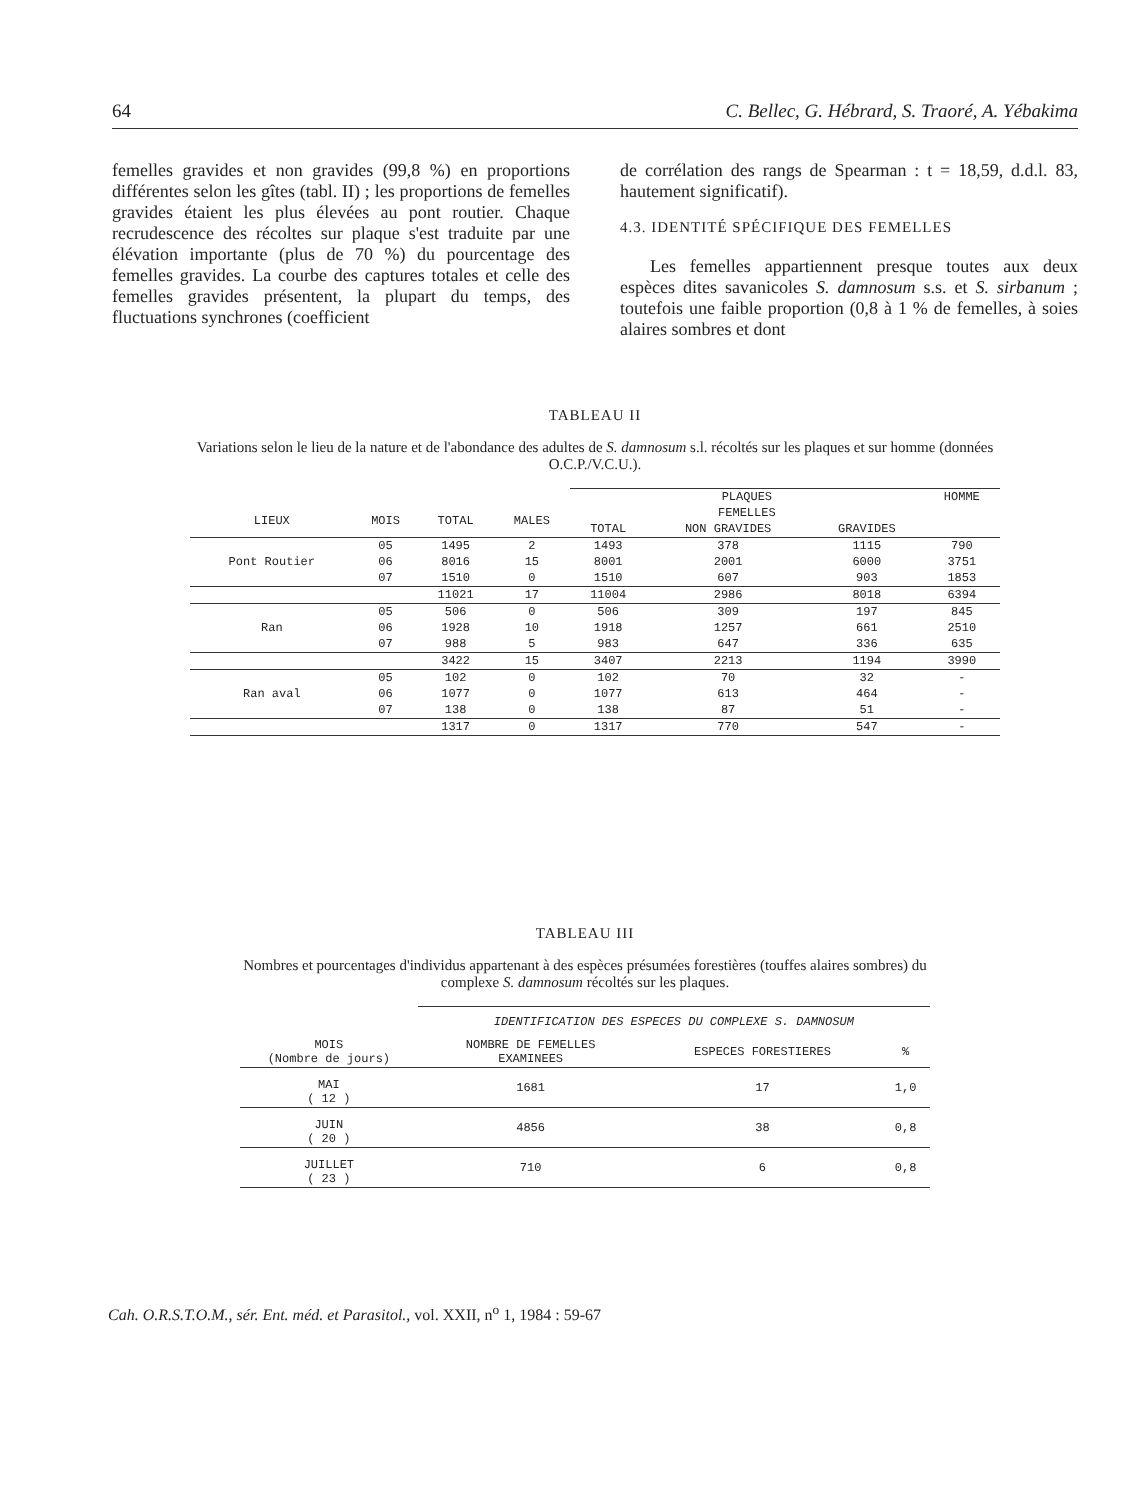64 C. Bellec, G. Hébrard, S. Traoré, A. Yébakima
femelles gravides et non gravides (99,8 %) en proportions différentes selon les gîtes (tabl. II) ; les proportions de femelles gravides étaient les plus élevées au pont routier. Chaque recrudescence des récoltes sur plaque s'est traduite par une élévation importante (plus de 70 %) du pourcentage des femelles gravides. La courbe des captures totales et celle des femelles gravides présentent, la plupart du temps, des fluctuations synchrones (coefficient
de corrélation des rangs de Spearman : t = 18,59, d.d.l. 83, hautement significatif).
4.3. IDENTITÉ SPÉCIFIQUE DES FEMELLES
Les femelles appartiennent presque toutes aux deux espèces dites savanicoles S. damnosum s.s. et S. sirbanum ; toutefois une faible proportion (0,8 à 1 % de femelles, à soies alaires sombres et dont
TABLEAU II
Variations selon le lieu de la nature et de l'abondance des adultes de S. damnosum s.l. récoltés sur les plaques et sur homme (données O.C.P./V.C.U.).
| | | | | PLAQUES | | | HOMME |
| LIEUX | MOIS | TOTAL | MALES | FEMELLES | | | |
| | | | | TOTAL | NON GRAVIDES | GRAVIDES | |
| Pont Routier | 05 | 1495 | 2 | 1493 | 378 | 1115 | 790 |
| | 06 | 8016 | 15 | 8001 | 2001 | 6000 | 3751 |
| | 07 | 1510 | 0 | 1510 | 607 | 903 | 1853 |
| | | 11021 | 17 | 11004 | 2986 | 8018 | 6394 |
| Ran | 05 | 506 | 0 | 506 | 309 | 197 | 845 |
| | 06 | 1928 | 10 | 1918 | 1257 | 661 | 2510 |
| | 07 | 988 | 5 | 983 | 647 | 336 | 635 |
| | | 3422 | 15 | 3407 | 2213 | 1194 | 3990 |
| Ran aval | 05 | 102 | 0 | 102 | 70 | 32 | - |
| | 06 | 1077 | 0 | 1077 | 613 | 464 | - |
| | 07 | 138 | 0 | 138 | 87 | 51 | - |
| | | 1317 | 0 | 1317 | 770 | 547 | - |
TABLEAU III
Nombres et pourcentages d'individus appartenant à des espèces présumées forestières (touffes alaires sombres) du complexe S. damnosum récoltés sur les plaques.
| | IDENTIFICATION DES ESPECES DU COMPLEXE S. DAMNOSUM | | |
| MOIS (Nombre de jours) | NOMBRE DE FEMELLES EXAMINEES | ESPECES FORESTIERES | % |
| MAI ( 12 ) | 1681 | 17 | 1,0 |
| JUIN ( 20 ) | 4856 | 38 | 0,8 |
| JUILLET ( 23 ) | 710 | 6 | 0,8 |
Cah. O.R.S.T.O.M., sér. Ent. méd. et Parasitol., vol. XXII, n<sup>o</sup> 1, 1984 : 59-67